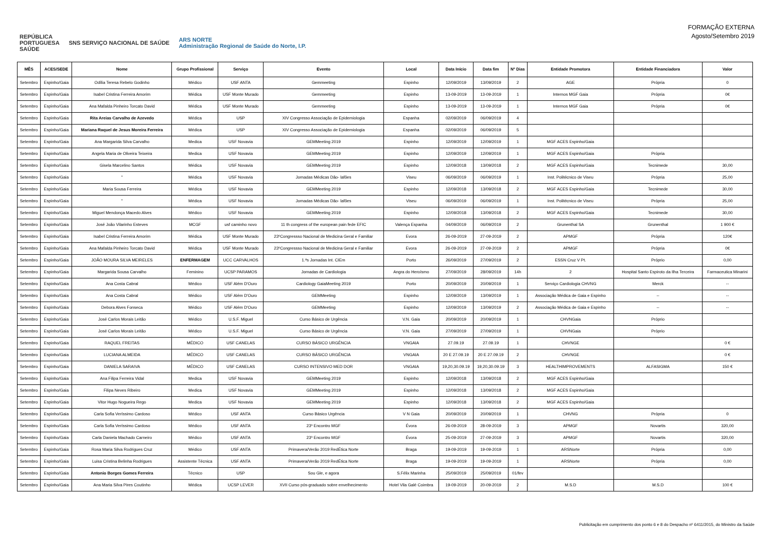REPÚBLICA
PORTUGUESA
SAÚDE SNS SERVIÇO NACIONAL DE SAÚDE ARS NORTE
Administração Regional de Saúde do Norte, I.P.
FORMAÇÃO EXTERNA
Agosto/Setembro 2019
| MÊS | ACES/SEDE | Nome | Grupo Profissional | Serviço | Evento | Local | Data Início | Data fim | Nº Dias | Entidade Promotora | Entidade Financiadora | Valor |
| --- | --- | --- | --- | --- | --- | --- | --- | --- | --- | --- | --- | --- |
| Setembro | Espinho/Gaia | Odília Teresa Rebelo Godinho | Médico | USF ANTA | Gemmeeting | Espinho | 12/09/2019 | 13/09/2019 | 2 | AGE | Própria | 0 |
| Setembro | Espinho/Gaia | Isabel Cristina Ferreira Amorim | Médica | USF Monte Murado | Gemmeeting | Espinho | 13-09-2019 | 13-09-2019 | 1 | Internos MGF Gaia | Própria | 0€ |
| Setembro | Espinho/Gaia | Ana Mafalda Pinheiro Torcato David | Médica | USF Monte Murado | Gemmeeting | Espinho | 13-09-2019 | 13-09-2019 | 1 | Internos MGF Gaia | Própria | 0€ |
| Setembro | Espinho/Gaia | Rita Areias Carvalho de Azevedo | Médica | USP | XIV Congresso Associação de Epidemiologia | Espanha | 02/09/2019 | 06/09/2019 | 4 | | | |
| Setembro | Espinho/Gaia | Mariana Raquel de Jesus Moreira Ferreira | Médica | USP | XIV Congresso Associação de Epidemiologia | Espanha | 02/09/2019 | 06/09/2019 | 5 | | | |
| Setembro | Espinho/Gaia | Ana Margarida Silva Carvalho | Medica | USF Novavia | GEMMeeting 2019 | Espinho | 12/09/2019 | 12/09/2019 | 1 | MGF ACES Espinho/Gaia | | |
| Setembro | Espinho/Gaia | Angela Maria de Oliveira Teixeira | Medica | USF Novavia | GEMMeeting 2019 | Espinho | 12/09/2019 | 12/09/2019 | 1 | MGF ACES Espinho/Gaia | Própria | |
| Setembro | Espinho/Gaia | Gisela Marcelino Santos | Médica | USF Novavia | GEMMeeting 2019 | Espinho | 12/09/2018 | 13/09/2018 | 2 | MGF ACES Espinho/Gaia | Tecnimede | 30,00 |
| Setembro | Espinho/Gaia | " | Médica | USF Novavia | Jornadas Médicas Dão- lafões | Viseu | 06/09/2019 | 06/09/2019 | 1 | Inst. Politécnico de Viseu | Própria | 25,00 |
| Setembro | Espinho/Gaia | Maria Sousa Ferreira | Médica | USF Novavia | GEMMeeting 2019 | Espinho | 12/09/2018 | 13/09/2018 | 2 | MGF ACES Espinho/Gaia | Tecnimede | 30,00 |
| Setembro | Espinho/Gaia | " | Médica | USF Novavia | Jornadas Médicas Dão- lafões | Viseu | 06/09/2019 | 06/09/2019 | 1 | Inst. Politécnico de Viseu | Própria | 25,00 |
| Setembro | Espinho/Gaia | Miguel Mendonça Macedo Alves | Médico | USF Novavia | GEMMeeting 2019 | Espinho | 12/09/2018 | 13/09/2018 | 2 | MGF ACES Espinho/Gaia | Tecnimede | 30,00 |
| Setembro | Espinho/Gaia | José João Vilarinho Esteves | MCGF | usf caminho novo | 11 th congress of the european pain fede EFIC | Valença Espanha | 04/09/2019 | 06/09/2019 | 2 | Grunenthal SA | Grunenthal | 1 900 € |
| Setembro | Espinho/Gaia | Isabel Cristina Ferreira Amorim | Médica | USF Monte Murado | 23ºCongressso Nacional de Medicina Geral e Familiar | Evora | 26-09-2019 | 27-09-2019 | 2 | APMGF | Própria | 120€ |
| Setembro | Espinho/Gaia | Ana Mafalda Pinheiro Torcato David | Médica | USF Monte Murado | 23ºCongressso Nacional de Medicina Geral e Familiar | Evora | 26-09-2019 | 27-09-2019 | 2 | APMGF | Própria | 0€ |
| Setembro | Espinho/Gaia | JOÃO MOURA SILVA MEIRELES | ENFERMAGEM | UCC CARVALHOS | 1.ªs Jornadas Int. CIEm | Porto | 26/09/2019 | 27/09/2019 | 2 | ESSN Cruz V Pt. | Próprio | 0,00 |
| Setembro | Espinho/Gaia | Margarida Sousa Carvalho | Feminino | UCSP PARAMOS | Jornadas de Cardiologia | Angra do Heroísmo | 27/09/2019 | 28/09/2019 | 14h | 2 | Hospital Santo Espiroto da Ilha Terceira | Farmaceutica Minarini |
| Setembro | Espinho/Gaia | Ana Costa Cabral | Médico | USF Além D'Ouro | Cardiology GaiaMeeting 2019 | Porto | 20/09/2019 | 20/09/2019 | 1 | Serviço Cardiologia CHVNG | Merck | -- |
| Setembro | Espinho/Gaia | Ana Costa Cabral | Médico | USF Além D'Ouro | GEMMeeting | Espinho | 12/09/2019 | 13/09/2019 | 1 | Associação Médica de Gaia e Espinho | -- | -- |
| Setembro | Espinho/Gaia | Debora Alves Fonseca | Médico | USF Além D'Ouro | GEMMeeting | Espinho | 12/09/2019 | 13/09/2019 | 2 | Associação Médica de Gaia e Espinho | -- | -- |
| Setembro | Espinho/Gaia | José Carlos Morais Leitão | Médico | U.S.F. Miguel | Curso Básico de Urgência | V.N. Gaia | 20/09/2019 | 20/09/2019 | 1 | CHVNGaia | Próprio | |
| Setembro | Espinho/Gaia | José Carlos Morais Leitão | Médico | U.S.F. Miguel | Curso Básico de Urgência | V.N. Gaia | 27/09/2019 | 27/09/2019 | 1 | CHVNGaia | Próprio | |
| Setembro | Espinho/Gaia | RAQUEL FREITAS | MÉDICO | USF CANELAS | CURSO BÁSICO URGÊNCIA | VNGAIA | 27.09.19 | 27.09.19 | 1 | CHVNGE | | 0 € |
| Setembro | Espinho/Gaia | LUCIANA ALMEIDA | MÉDICO | USF CANELAS | CURSO BÁSICO URGÊNCIA | VNGAIA | 20 E 27.09.19 | 20 E 27.09.19 | 2 | CHVNGE | | 0 € |
| Setembro | Espinho/Gaia | DANIELA SARAIVA | MÉDICO | USF CANELAS | CURSO INTENSIVO MED DOR | VNGAIA | 19,20,30.09.19 | 19,20,30.09.19 | 3 | HEALTHIMPROVEMENTS | ALFASIGMA | 150 € |
| Setembro | Espinho/Gaia | Ana Filipa Ferreira Vidal | Medica | USF Novavia | GEMMeeting 2019 | Espinho | 12/09/2018 | 13/09/2018 | 2 | MGF ACES Espinho/Gaia | | |
| Setembro | Espinho/Gaia | Filipa Neves Ribeiro | Medica | USF Novavia | GEMMeeting 2019 | Espinho | 12/09/2018 | 13/09/2018 | 2 | MGF ACES Espinho/Gaia | | |
| Setembro | Espinho/Gaia | Vitor Hugo Nogueira Rego | Medica | USF Novavia | GEMMeeting 2019 | Espinho | 12/09/2018 | 13/09/2018 | 2 | MGF ACES Espinho/Gaia | | |
| Setembro | Espinho/Gaia | Carla Sofia Veríssimo Cardoso | Médico | USF ANTA | Curso Básico Urgência | V N Gaia | 20/09/2019 | 20/09/2019 | 1 | CHVNG | Própria | 0 |
| Setembro | Espinho/Gaia | Carla Sofia Veríssimo Cardoso | Médico | USF ANTA | 23º Encontro MGF | Évora | 26-09-2019 | 28-09-2019 | 3 | APMGF | Novartis | 320,00 |
| Setembro | Espinho/Gaia | Carla Daniela Machado Carneiro | Médico | USF ANTA | 23º Encontro MGF | Évora | 25-09-2019 | 27-09-2019 | 3 | APMGF | Novartis | 320,00 |
| Setembro | Espinho/Gaia | Rosa Maria Silva Rodrigues Cruz | Médico | USF ANTA | Primavera/Verão 2019 RedÉtica Norte | Braga | 19-09-2019 | 19-09-2019 | 1 | ARSNorte | Própria | 0,00 |
| Setembro | Espinho/Gaia | Luisa Cristina Belinha Rodrigues | Assistente Técnica | USF ANTA | Primavera/Verão 2019 RedÉtica Norte | Braga | 19-09-2019 | 19-09-2019 | 1 | ARSNorte | Própria | 0,00 |
| Setembro | Espinho/Gaia | Antonio Borges Gomes Ferreira | Técnico | USP | Sou Gle, e agora | S.Félix Marinha | 25/09/2019 | 25/09/2019 | 01/fev | | | |
| Setembro | Espinho/Gaia | Ana Maria Silva Pires Coutinho | Médica | UCSP LEVER | XVII Curso pós-graduado sobre envelhecimento | Hotel Vila Galé Coimbra | 19-09-2019 | 20-09-2019 | 2 | M.S.D | M.S.D | 100 € |
Publicitação em cumprimento dos ponto 6 e 8 do Despacho nº 6411/2015, do Ministro da Saúde